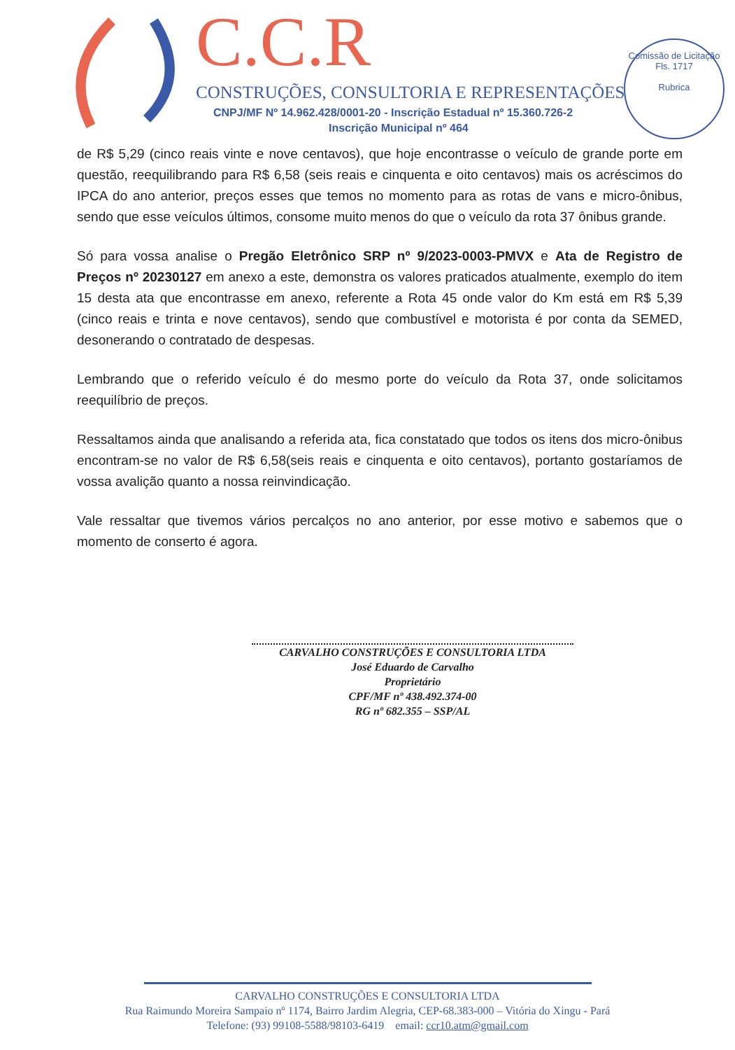C.C.R
CONSTRUÇÕES, CONSULTORIA E REPRESENTAÇÕES
CNPJ/MF Nº 14.962.428/0001-20 - Inscrição Estadual nº 15.360.726-2
Inscrição Municipal nº 464
Comissão de Licitação
Fls. 1717
Rubrica
de R$ 5,29 (cinco reais vinte e nove centavos), que hoje encontrasse o veículo de grande porte em questão, reequilibrando para R$ 6,58 (seis reais e cinquenta e oito centavos) mais os acréscimos do IPCA do ano anterior, preços esses que temos no momento para as rotas de vans e micro-ônibus, sendo que esse veículos últimos, consome muito menos do que o veículo da rota 37 ônibus grande.
Só para vossa analise o Pregão Eletrônico SRP nº 9/2023-0003-PMVX e Ata de Registro de Preços nº 20230127 em anexo a este, demonstra os valores praticados atualmente, exemplo do item 15 desta ata que encontrasse em anexo, referente a Rota 45 onde valor do Km está em R$ 5,39 (cinco reais e trinta e nove centavos), sendo que combustível e motorista é por conta da SEMED, desonerando o contratado de despesas.
Lembrando que o referido veículo é do mesmo porte do veículo da Rota 37, onde solicitamos reequilíbrio de preços.
Ressaltamos ainda que analisando a referida ata, fica constatado que todos os itens dos micro-ônibus encontram-se no valor de R$ 6,58(seis reais e cinquenta e oito centavos), portanto gostaríamos de vossa avalição quanto a nossa reinvindicação.
Vale ressaltar que tivemos vários percalços no ano anterior, por esse motivo e sabemos que o momento de conserto é agora.
CARVALHO CONSTRUÇÕES E CONSULTORIA LTDA
José Eduardo de Carvalho
Proprietário
CPF/MF nº 438.492.374-00
RG nº 682.355 – SSP/AL
CARVALHO CONSTRUÇÕES E CONSULTORIA LTDA
Rua Raimundo Moreira Sampaio nº 1174, Bairro Jardim Alegria, CEP-68.383-000 – Vitória do Xingu - Pará
Telefone: (93) 99108-5588/98103-6419 email: ccr10.atm@gmail.com